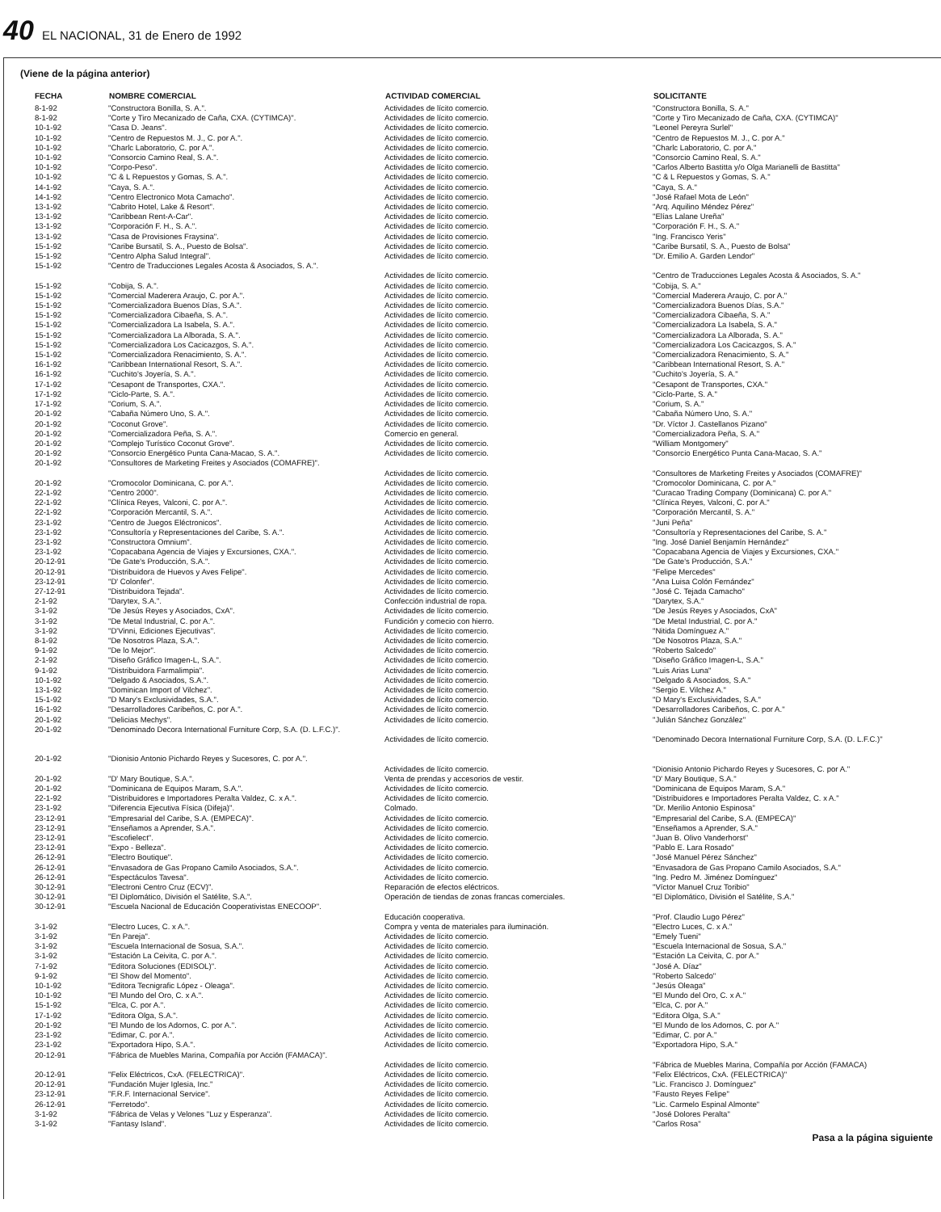40 EL NACIONAL, 31 de Enero de 1992
(Viene de la página anterior)
| FECHA | NOMBRE COMERCIAL | ACTIVIDAD COMERCIAL | SOLICITANTE |
| --- | --- | --- | --- |
| 8-1-92 | "Constructora Bonilla, S. A.". | Actividades de lícito comercio. | "Constructora Bonilla, S. A." |
| 8-1-92 | "Corte y Tiro Mecanizado de Caña, CXA. (CYTIMCA)". | Actividades de lícito comercio. | "Corte y Tiro Mecanizado de Caña, CXA. (CYTIMCA)" |
| 10-1-92 | "Casa D. Jeans". | Actividades de lícito comercio. | "Leonel Pereyra Surlel" |
| 10-1-92 | "Centro de Repuestos M. J., C. por A.". | Actividades de lícito comercio. | "Centro de Repuestos M. J., C. por A." |
| 10-1-92 | "Charlc Laboratorio, C. por A.". | Actividades de lícito comercio. | "Charlc Laboratorio, C. por A." |
| 10-1-92 | "Consorcio Camino Real, S. A.". | Actividades de lícito comercio. | "Consorcio Camino Real, S. A." |
| 10-1-92 | "Corpo-Peso". | Actividades de lícito comercio. | "Carlos Alberto Bastitta y/o Olga Marianelli de Bastitta" |
| 10-1-92 | "C & L Repuestos y Gomas, S. A.". | Actividades de lícito comercio. | "C & L Repuestos y Gomas, S. A." |
| 14-1-92 | "Caya, S. A.". | Actividades de lícito comercio. | "Caya, S. A." |
| 14-1-92 | "Centro Electronico Mota Camacho". | Actividades de lícito comercio. | "José Rafael Mota de León" |
| 13-1-92 | "Cabrito Hotel, Lake & Resort". | Actividades de lícito comercio. | "Arq. Aquilino Méndez Pérez" |
| 13-1-92 | "Caribbean Rent-A-Car". | Actividades de lícito comercio. | "Elías Lalane Ureña" |
| 13-1-92 | "Corporación F. H., S. A.". | Actividades de lícito comercio. | "Corporación F. H., S. A." |
| 13-1-92 | "Casa de Provisiones Fraysina". | Actividades de lícito comercio. | "Ing. Francisco Yeris" |
| 15-1-92 | "Caribe Bursatil, S. A., Puesto de Bolsa". | Actividades de lícito comercio. | "Caribe Bursatil, S. A., Puesto de Bolsa" |
| 15-1-92 | "Centro Alpha Salud Integral". | Actividades de lícito comercio. | "Dr. Emilio A. Garden Lendor" |
| 15-1-92 | "Centro de Traducciones Legales Acosta & Asociados, S. A.". | Actividades de lícito comercio. | "Centro de Traducciones Legales Acosta & Asociados, S. A." |
| 15-1-92 | "Cobija, S. A.". | Actividades de lícito comercio. | "Cobija, S. A." |
| 15-1-92 | "Comercial Maderera Araujo, C. por A.". | Actividades de lícito comercio. | "Comercial Maderera Araujo, C. por A." |
| 15-1-92 | "Comercializadora Buenos Días, S.A.". | Actividades de lícito comercio. | "Comercializadora Buenos Días, S.A." |
| 15-1-92 | "Comercializadora Cibaeña, S. A.". | Actividades de lícito comercio. | "Comercializadora Cibaeña, S. A." |
| 15-1-92 | "Comercializadora La Isabela, S. A.". | Actividades de lícito comercio. | "Comercializadora La Isabela, S. A." |
| 15-1-92 | "Comercializadora La Alborada, S. A.". | Actividades de lícito comercio. | "Comercializadora La Alborada, S. A." |
| 15-1-92 | "Comercializadora Los Cacicazgos, S. A.". | Actividades de lícito comercio. | "Comercializadora Los Cacicazgos, S. A." |
| 15-1-92 | "Comercializadora Renacimiento, S. A.". | Actividades de lícito comercio. | "Comercializadora Renacimiento, S. A." |
| 16-1-92 | "Caribbean International Resort, S. A.". | Actividades de lícito comercio. | "Caribbean International Resort, S. A." |
| 16-1-92 | "Cuchito's Joyería, S. A.". | Actividades de lícito comercio. | "Cuchito's Joyería, S. A." |
| 17-1-92 | "Cesapont de Transportes, CXA.". | Actividades de lícito comercio. | "Cesapont de Transportes, CXA." |
| 17-1-92 | "Ciclo-Parte, S. A.". | Actividades de lícito comercio. | "Ciclo-Parte, S. A." |
| 17-1-92 | "Corium, S. A.". | Actividades de lícito comercio. | "Corium, S. A." |
| 20-1-92 | "Cabaña Número Uno, S. A.". | Actividades de lícito comercio. | "Cabaña Número Uno, S. A." |
| 20-1-92 | "Coconut Grove". | Actividades de lícito comercio. | "Dr. Víctor J. Castellanos Pizano" |
| 20-1-92 | "Comercializadora Peña, S. A.". | Comercio en general. | "Comercializadora Peña, S. A." |
| 20-1-92 | "Complejo Turístico Coconut Grove". | Actividades de lícito comercio. | "William Montgomery" |
| 20-1-92 | "Consorcio Energético Punta Cana-Macao, S. A.". | Actividades de lícito comercio. | "Consorcio Energético Punta Cana-Macao, S. A." |
| 20-1-92 | "Consultores de Marketing Freites y Asociados (COMAFRE)". | Actividades de lícito comercio. | "Consultores de Marketing Freites y Asociados (COMAFRE)" |
| 20-1-92 | "Cromocolor Dominicana, C. por A.". | Actividades de lícito comercio. | "Cromocolor Dominicana, C. por A." |
| 22-1-92 | "Centro 2000". | Actividades de lícito comercio. | "Curacao Trading Company (Dominicana) C. por A." |
| 22-1-92 | "Clínica Reyes, Valconi, C. por A.". | Actividades de lícito comercio. | "Clínica Reyes, Valconi, C. por A." |
| 22-1-92 | "Corporación Mercantil, S. A.". | Actividades de lícito comercio. | "Corporación Mercantil, S. A." |
| 23-1-92 | "Centro de Juegos Eléctronicos". | Actividades de lícito comercio. | "Juni Peña" |
| 23-1-92 | "Consultoría y Representaciones del Caribe, S. A.". | Actividades de lícito comercio. | "Consultoría y Representaciones del Caribe, S. A." |
| 23-1-92 | "Constructora Omnium". | Actividades de lícito comercio. | "Ing. José Daniel Benjamín Hernández" |
| 23-1-92 | "Copacabana Agencia de Viajes y Excursiones, CXA.". | Actividades de lícito comercio. | "Copacabana Agencia de Viajes y Excursiones, CXA." |
| 20-12-91 | "De Gate's Producción, S.A.". | Actividades de lícito comercio. | "De Gate's Producción, S.A." |
| 20-12-91 | "Distribuidora de Huevos y Aves Felipe". | Actividades de lícito comercio. | "Felipe Mercedes" |
| 23-12-91 | "D' Colonfer". | Actividades de lícito comercio. | "Ana Luisa Colón Fernández" |
| 27-12-91 | "Distribuidora Tejada". | Actividades de lícito comercio. | "José C. Tejada Camacho" |
| 2-1-92 | "Darytex, S.A.". | Confección industrial de ropa. | "Darytex, S.A." |
| 3-1-92 | "De Jesús Reyes y Asociados, CxA". | Actividades de lícito comercio. | "De Jesús Reyes y Asociados, CxA" |
| 3-1-92 | "De Metal Industrial, C. por A.". | Fundición y comecio con hierro. | "De Metal Industrial, C. por A." |
| 3-1-92 | "D'Vinni, Ediciones Ejecutivas". | Actividades de lícito comercio. | "Nitida Domínguez A." |
| 8-1-92 | "De Nosotros Plaza, S.A.". | Actividades de lícito comercio. | "De Nosotros Plaza, S.A." |
| 9-1-92 | "De lo Mejor". | Actividades de lícito comercio. | "Roberto Salcedo" |
| 2-1-92 | "Diseño Gráfico Imagen-L, S.A.". | Actividades de lícito comercio. | "Diseño Gráfico Imagen-L, S.A." |
| 9-1-92 | "Distribuidora Farmalimpia". | Actividades de lícito comercio. | "Luis Arias Luna" |
| 10-1-92 | "Delgado & Asociados, S.A.". | Actividades de lícito comercio. | "Delgado & Asociados, S.A." |
| 13-1-92 | "Dominican Import of Vilchez". | Actividades de lícito comercio. | "Sergio E. Vilchez A." |
| 15-1-92 | "D Mary's Exclusividades, S.A.". | Actividades de lícito comercio. | "D Mary's Exclusividades, S.A." |
| 16-1-92 | "Desarrolladores Caribeños, C. por A.". | Actividades de lícito comercio. | "Desarrolladores Caribeños, C. por A." |
| 20-1-92 | "Delicias Mechys". | Actividades de lícito comercio. | "Julián Sánchez González" |
| 20-1-92 | "Denominado Decora International Furniture Corp, S.A. (D. L.F.C.)". | Actividades de lícito comercio. | "Denominado Decora International Furniture Corp, S.A. (D. L.F.C.)" |
| 20-1-92 | "Dionisio Antonio Pichardo Reyes y Sucesores, C. por A.". | Actividades de lícito comercio. | "Dionisio Antonio Pichardo Reyes y Sucesores, C. por A." |
| 20-1-92 | "D' Mary Boutique, S.A.". | Venta de prendas y accesorios de vestir. | "D' Mary Boutique, S.A." |
| 20-1-92 | "Dominicana de Equipos Maram, S.A.". | Actividades de lícito comercio. | "Dominicana de Equipos Maram, S.A." |
| 22-1-92 | "Distribuidores e Importadores Peralta Valdez, C. x A.". | Actividades de lícito comercio. | "Distribuidores e Importadores Peralta Valdez, C. x A." |
| 23-1-92 | "Diferencia Ejecutiva Física (Difeja)". | Colmado. | "Dr. Merilio Antonio Espinosa" |
| 23-12-91 | "Empresarial del Caribe, S.A. (EMPECA)". | Actividades de lícito comercio. | "Empresarial del Caribe, S.A. (EMPECA)" |
| 23-12-91 | "Enseñamos a Aprender, S.A.". | Actividades de lícito comercio. | "Enseñamos a Aprender, S.A." |
| 23-12-91 | "Escofielect". | Actividades de lícito comercio. | "Juan B. Olivo Vanderhorst" |
| 23-12-91 | "Expo - Belleza". | Actividades de lícito comercio. | "Pablo E. Lara Rosado" |
| 26-12-91 | "Electro Boutique". | Actividades de lícito comercio. | "José Manuel Pérez Sánchez" |
| 26-12-91 | "Envasadora de Gas Propano Camilo Asociados, S.A.". | Actividades de lícito comercio. | "Envasadora de Gas Propano Camilo Asociados, S.A." |
| 26-12-91 | "Espectáculos Tavesa". | Actividades de lícito comercio. | "Ing. Pedro M. Jiménez Domínguez" |
| 30-12-91 | "Electroni Centro Cruz (ECV)". | Reparación de efectos eléctricos. | "Víctor Manuel Cruz Toribio" |
| 30-12-91 | "El Diplomático, División el Satélite, S.A.". | Operación de tiendas de zonas francas comerciales. | "El Diplomático, División el Satélite, S.A." |
| 30-12-91 | "Escuela Nacional de Educación Cooperativistas ENECOOP". | Educación cooperativa. | "Prof. Claudio Lugo Pérez" |
| 3-1-92 | "Electro Luces, C. x A.". | Compra y venta de materiales para iluminación. | "Electro Luces, C. x A." |
| 3-1-92 | "En Pareja". | Actividades de lícito comercio. | "Emely Tueni" |
| 3-1-92 | "Escuela Internacional de Sosua, S.A.". | Actividades de lícito comercio. | "Escuela Internacional de Sosua, S.A." |
| 3-1-92 | "Estación La Ceivita, C. por A.". | Actividades de lícito comercio. | "Estación La Ceivita, C. por A." |
| 7-1-92 | "Editora Soluciones (EDISOL)". | Actividades de lícito comercio. | "José A. Díaz" |
| 9-1-92 | "El Show del Momento". | Actividades de lícito comercio. | "Roberto Salcedo" |
| 10-1-92 | "Editora Tecnigrafic López - Oleaga". | Actividades de lícito comercio. | "Jesús Oleaga" |
| 10-1-92 | "El Mundo del Oro, C. x A.". | Actividades de lícito comercio. | "El Mundo del Oro, C. x A." |
| 15-1-92 | "Elca, C. por A.". | Actividades de lícito comercio. | "Elca, C. por A." |
| 17-1-92 | "Editora Olga, S.A.". | Actividades de lícito comercio. | "Editora Olga, S.A." |
| 20-1-92 | "El Mundo de los Adornos, C. por A.". | Actividades de lícito comercio. | "El Mundo de los Adornos, C. por A." |
| 23-1-92 | "Edimar, C. por A.". | Actividades de lícito comercio. | "Edimar, C. por A." |
| 23-1-92 | "Exportadora Hipo, S.A.". | Actividades de lícito comercio. | "Exportadora Hipo, S.A." |
| 20-12-91 | "Fábrica de Muebles Marina, Compañía por Acción (FAMACA)". | Actividades de lícito comercio. | "Fábrica de Muebles Marina, Compañía por Acción (FAMACA) |
| 20-12-91 | "Felix Eléctricos, CxA. (FELECTRICA)". | Actividades de lícito comercio. | "Felix Eléctricos, CxA. (FELECTRICA)" |
| 20-12-91 | "Fundación Mujer Iglesia, Inc." | Actividades de lícito comercio. | "Lic. Francisco J. Domínguez" |
| 23-12-91 | "F.R.F. Internacional Service". | Actividades de lícito comercio. | "Fausto Reyes Felipe" |
| 26-12-91 | "Ferretodo". | Actividades de lícito comercio. | "Lic. Carmelo Espinal Almonte" |
| 3-1-92 | "Fábrica de Velas y Velones "Luz y Esperanza". | Actividades de lícito comercio. | "José Dolores Peralta" |
| 3-1-92 | "Fantasy Island". | Actividades de lícito comercio. | "Carlos Rosa" |
Pasa a la página siguiente